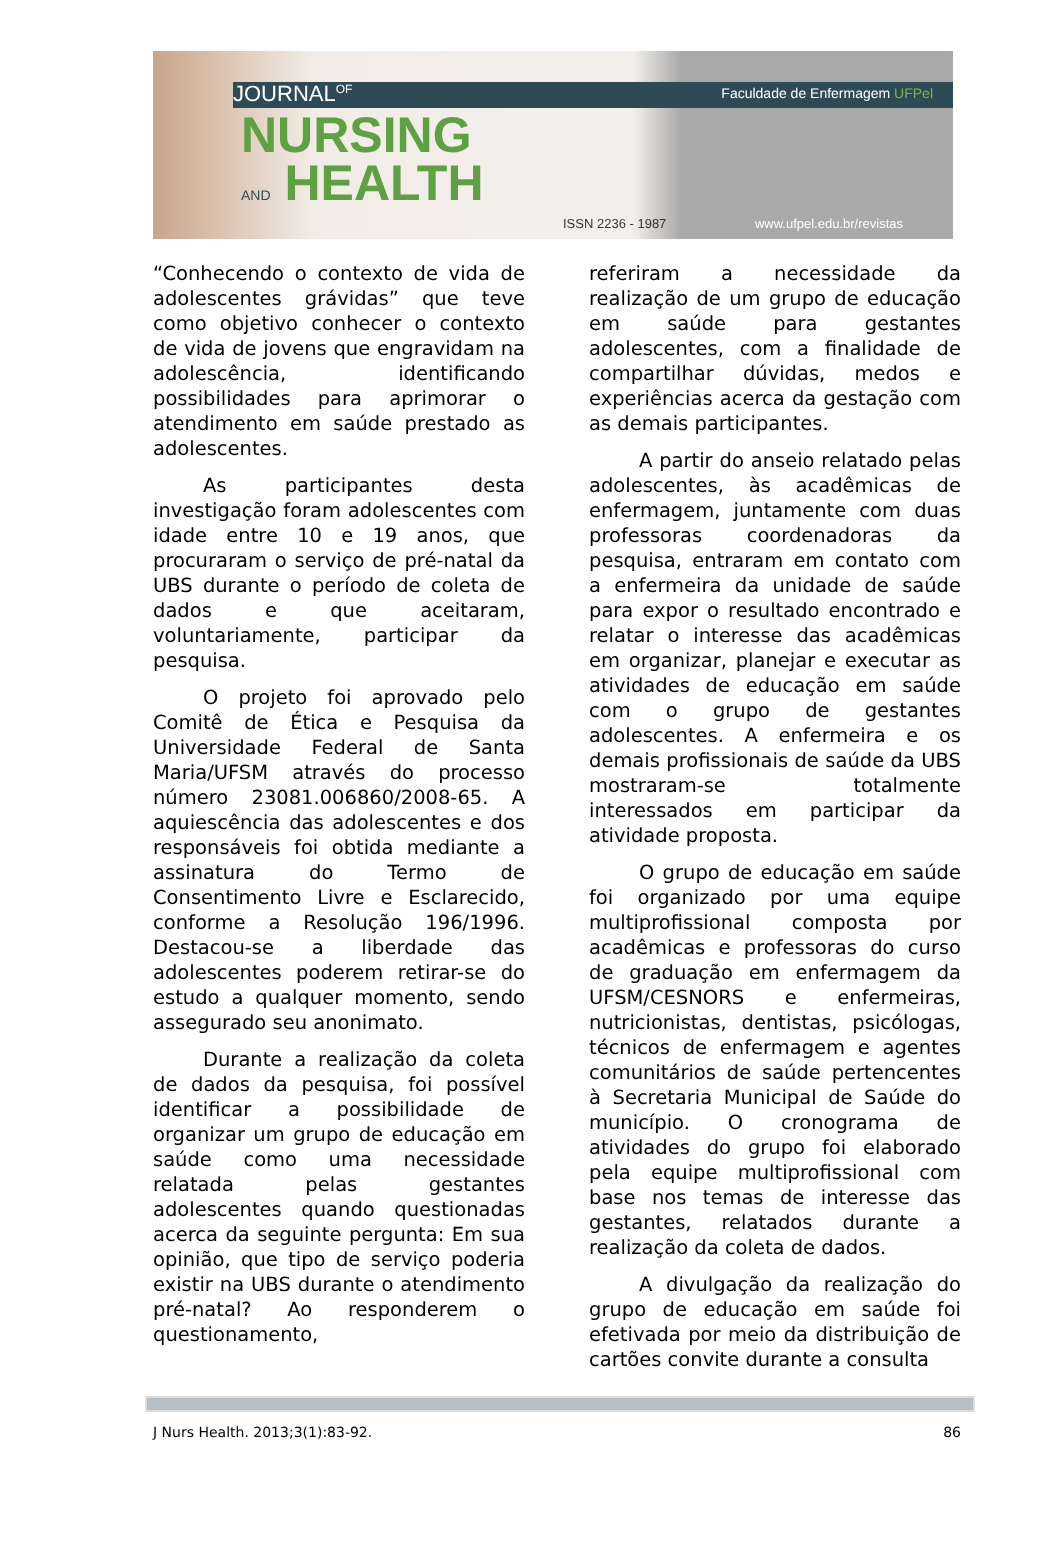JOURNAL<sup>OF</sup> Faculdade de Enfermagem UFPel
NURSING
AND HEALTH
ISSN 2236 - 1987 www.ufpel.edu.br/revistas
“Conhecendo o contexto de vida de adolescentes grávidas” que teve como objetivo conhecer o contexto de vida de jovens que engravidam na adolescência, identificando possibilidades para aprimorar o atendimento em saúde prestado as adolescentes.
As participantes desta investigação foram adolescentes com idade entre 10 e 19 anos, que procuraram o serviço de pré-natal da UBS durante o período de coleta de dados e que aceitaram, voluntariamente, participar da pesquisa.
O projeto foi aprovado pelo Comitê de Ética e Pesquisa da Universidade Federal de Santa Maria/UFSM através do processo número 23081.006860/2008-65. A aquiescência das adolescentes e dos responsáveis foi obtida mediante a assinatura do Termo de Consentimento Livre e Esclarecido, conforme a Resolução 196/1996. Destacou-se a liberdade das adolescentes poderem retirar-se do estudo a qualquer momento, sendo assegurado seu anonimato.
Durante a realização da coleta de dados da pesquisa, foi possível identificar a possibilidade de organizar um grupo de educação em saúde como uma necessidade relatada pelas gestantes adolescentes quando questionadas acerca da seguinte pergunta: Em sua opinião, que tipo de serviço poderia existir na UBS durante o atendimento pré-natal? Ao responderem o questionamento,
referiram a necessidade da realização de um grupo de educação em saúde para gestantes adolescentes, com a finalidade de compartilhar dúvidas, medos e experiências acerca da gestação com as demais participantes.
A partir do anseio relatado pelas adolescentes, às acadêmicas de enfermagem, juntamente com duas professoras coordenadoras da pesquisa, entraram em contato com a enfermeira da unidade de saúde para expor o resultado encontrado e relatar o interesse das acadêmicas em organizar, planejar e executar as atividades de educação em saúde com o grupo de gestantes adolescentes. A enfermeira e os demais profissionais de saúde da UBS mostraram-se totalmente interessados em participar da atividade proposta.
O grupo de educação em saúde foi organizado por uma equipe multiprofissional composta por acadêmicas e professoras do curso de graduação em enfermagem da UFSM/CESNORS e enfermeiras, nutricionistas, dentistas, psicólogas, técnicos de enfermagem e agentes comunitários de saúde pertencentes à Secretaria Municipal de Saúde do município. O cronograma de atividades do grupo foi elaborado pela equipe multiprofissional com base nos temas de interesse das gestantes, relatados durante a realização da coleta de dados.
A divulgação da realização do grupo de educação em saúde foi efetivada por meio da distribuição de cartões convite durante a consulta
J Nurs Health. 2013;3(1):83-92. 86